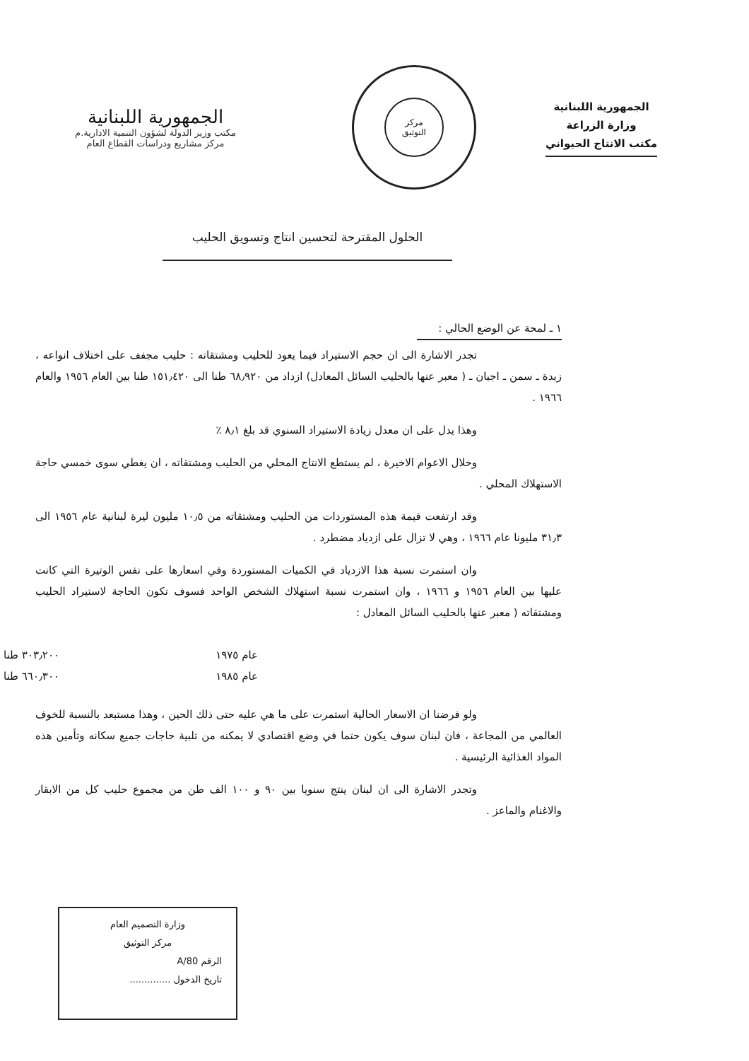الجمهورية اللبنانية
وزارة الزراعة
مكتب الانتاج الحيواني
مركز
التوثيق
الجمهورية اللبنانية
مكتب وزير الدولة لشؤون التنمية الادارية.م
مركز مشاريع ودراسات القطاع العام
الحلول المقترحة لتحسين انتاج وتسويق الحليب
١ ـ لمحة عن الوضع الحالي :
تجدر الاشارة الى ان حجم الاستيراد فيما يعود للحليب ومشتقاته : حليب مجفف على اختلاف انواعه ، زبدة ـ سمن ـ اجبان ـ ( معبر عنها بالحليب السائل المعادل) ازداد من ٦٨٫٩٢٠ طنا الى ١٥١٫٤٢٠ طنا بين العام ١٩٥٦ والعام ١٩٦٦ .
وهذا يدل على ان معدل زيادة الاستيراد السنوي قد بلغ ٨٫١ ٪
وخلال الاعوام الاخيرة ، لم يستطع الانتاج المحلي من الحليب ومشتقاته ، ان يغطي سوى خمسي حاجة الاستهلاك المحلي .
وقد ارتفعت قيمة هذه المستوردات من الحليب ومشتقاته من ١٠٫٥ مليون ليرة لبنانية عام ١٩٥٦ الى ٣١٫٣ مليونا عام ١٩٦٦ ، وهي لا تزال على ازدياد مضطرد .
وان استمرت نسبة هذا الازدياد في الكميات المستوردة وفي اسعارها على نفس الوتيرة التي كانت عليها بين العام ١٩٥٦ و ١٩٦٦ ، وان استمرت نسبة استهلاك الشخص الواحد فسوف تكون الحاجة لاستيراد الحليب ومشتقاته ( معبر عنها بالحليب السائل المعادل :
عام ١٩٧٥ ٣٠٣٫٢٠٠ طنا
عام ١٩٨٥ ٦٦٠٫٣٠٠ طنا
ولو فرضنا ان الاسعار الحالية استمرت على ما هي عليه حتى ذلك الحين ، وهذا مستبعد بالنسبة للخوف العالمي من المجاعة ، فان لبنان سوف يكون حتما في وضع اقتصادي لا يمكنه من تلبية حاجات جميع سكانه وتأمين هذه المواد الغذائية الرئيسية .
وتجدر الاشارة الى ان لبنان ينتج سنويا بين ٩٠ و ١٠٠ الف طن من مجموع حليب كل من الابقار والاغنام والماعز .
وزارة التصميم العام
مركز التوثيق
الرقم 80/A
تاريخ الدخول ..............